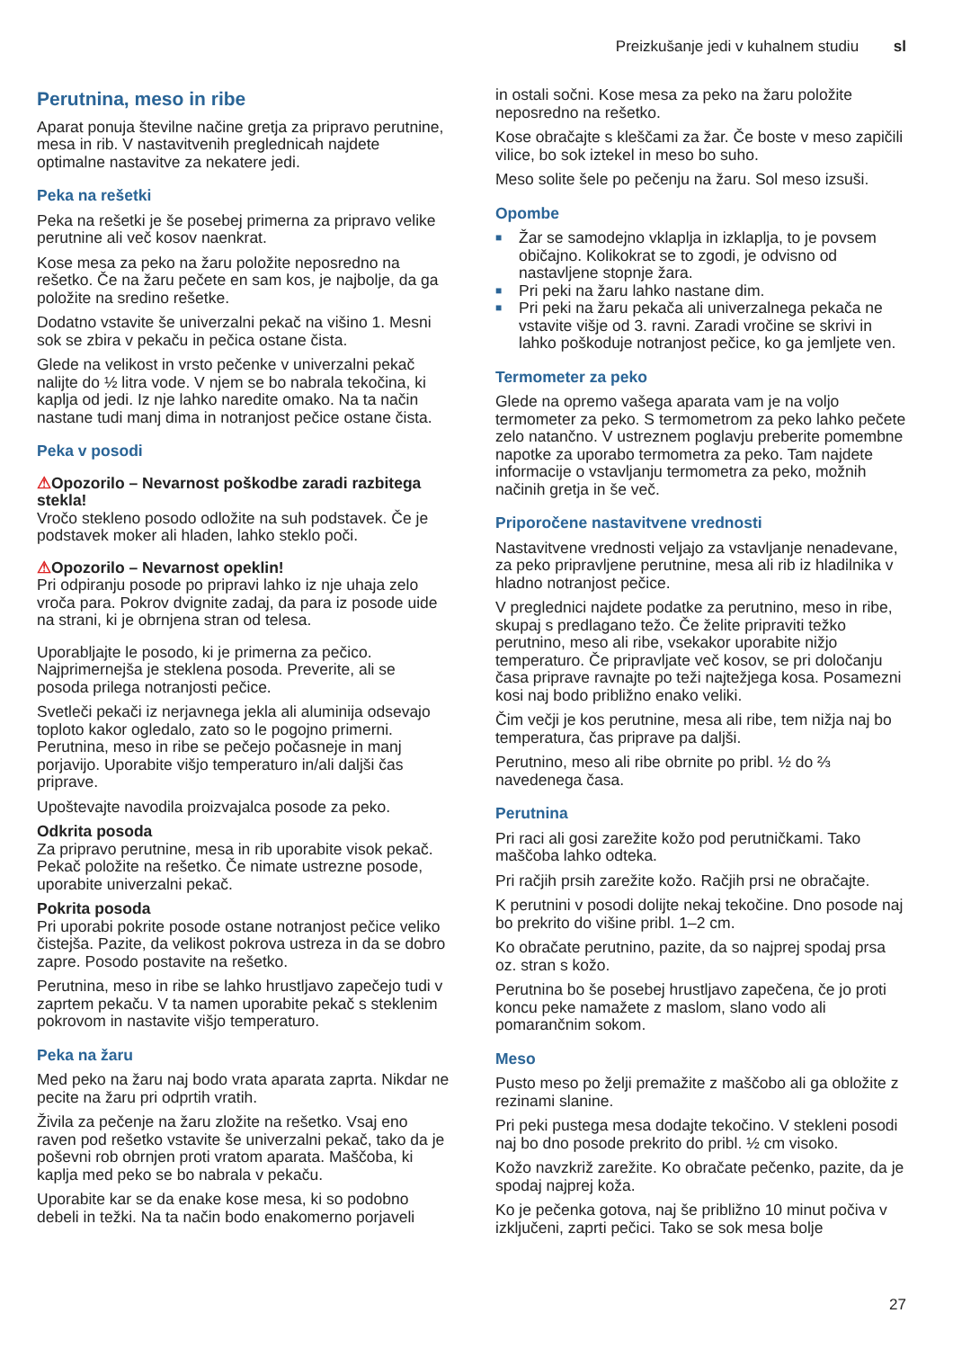Preizkušanje jedi v kuhalnem studiu sl
Perutnina, meso in ribe
Aparat ponuja številne načine gretja za pripravo perutnine, mesa in rib. V nastavitvenih preglednicah najdete optimalne nastavitve za nekatere jedi.
Peka na rešetki
Peka na rešetki je še posebej primerna za pripravo velike perutnine ali več kosov naenkrat.
Kose mesa za peko na žaru položite neposredno na rešetko. Če na žaru pečete en sam kos, je najbolje, da ga položite na sredino rešetke.
Dodatno vstavite še univerzalni pekač na višino 1. Mesni sok se zbira v pekaču in pečica ostane čista.
Glede na velikost in vrsto pečenke v univerzalni pekač nalijte do ½ litra vode. V njem se bo nabrala tekočina, ki kaplja od jedi. Iz nje lahko naredite omako. Na ta način nastane tudi manj dima in notranjost pečice ostane čista.
Peka v posodi
⚠Opozorilo – Nevarnost poškodbe zaradi razbitega stekla!
Vročo stekleno posodo odložite na suh podstavek. Če je podstavek moker ali hladen, lahko steklo poči.
⚠Opozorilo – Nevarnost opeklin!
Pri odpiranju posode po pripravi lahko iz nje uhaja zelo vroča para. Pokrov dvignite zadaj, da para iz posode uide na strani, ki je obrnjena stran od telesa.
Uporabljajte le posodo, ki je primerna za pečico. Najprimernejša je steklena posoda. Preverite, ali se posoda prilega notranjosti pečice.
Svetleči pekači iz nerjavnega jekla ali aluminija odsevajo toploto kakor ogledalo, zato so le pogojno primerni. Perutnina, meso in ribe se pečejo počasneje in manj porjavijo. Uporabite višjo temperaturo in/ali daljši čas priprave.
Upoštevajte navodila proizvajalca posode za peko.
Odkrita posoda
Za pripravo perutnine, mesa in rib uporabite visok pekač. Pekač položite na rešetko. Če nimate ustrezne posode, uporabite univerzalni pekač.
Pokrita posoda
Pri uporabi pokrite posode ostane notranjost pečice veliko čistejša. Pazite, da velikost pokrova ustreza in da se dobro zapre. Posodo postavite na rešetko.
Perutnina, meso in ribe se lahko hrustljavo zapečejo tudi v zaprtem pekaču. V ta namen uporabite pekač s steklenim pokrovom in nastavite višjo temperaturo.
Peka na žaru
Med peko na žaru naj bodo vrata aparata zaprta. Nikdar ne pecite na žaru pri odprtih vratih.
Živila za pečenje na žaru zložite na rešetko. Vsaj eno raven pod rešetko vstavite še univerzalni pekač, tako da je poševni rob obrnjen proti vratom aparata. Maščoba, ki kaplja med peko se bo nabrala v pekaču.
Uporabite kar se da enake kose mesa, ki so podobno debeli in težki. Na ta način bodo enakomerno porjaveli
in ostali sočni. Kose mesa za peko na žaru položite neposredno na rešetko.
Kose obračajte s kleščami za žar. Če boste v meso zapičili vilice, bo sok iztekel in meso bo suho.
Meso solite šele po pečenju na žaru. Sol meso izsuši.
Opombe
■ Žar se samodejno vklaplja in izklaplja, to je povsem običajno. Kolikokrat se to zgodi, je odvisno od nastavljene stopnje žara.
■ Pri peki na žaru lahko nastane dim.
■ Pri peki na žaru pekača ali univerzalnega pekača ne vstavite višje od 3. ravni. Zaradi vročine se skrivi in lahko poškoduje notranjost pečice, ko ga jemljete ven.
Termometer za peko
Glede na opremo vašega aparata vam je na voljo termometer za peko. S termometrom za peko lahko pečete zelo natančno. V ustreznem poglavju preberite pomembne napotke za uporabo termometra za peko. Tam najdete informacije o vstavljanju termometra za peko, možnih načinih gretja in še več.
Priporočene nastavitvene vrednosti
Nastavitvene vrednosti veljajo za vstavljanje nenadevane, za peko pripravljene perutnine, mesa ali rib iz hladilnika v hladno notranjost pečice.
V preglednici najdete podatke za perutnino, meso in ribe, skupaj s predlagano težo. Če želite pripraviti težko perutnino, meso ali ribe, vsekakor uporabite nižjo temperaturo. Če pripravljate več kosov, se pri določanju časa priprave ravnajte po teži najtežjega kosa. Posamezni kosi naj bodo približno enako veliki.
Čim večji je kos perutnine, mesa ali ribe, tem nižja naj bo temperatura, čas priprave pa daljši.
Perutnino, meso ali ribe obrnite po pribl. ½ do ⅔ navedenega časa.
Perutnina
Pri raci ali gosi zarežite kožo pod perutničkami. Tako maščoba lahko odteka.
Pri račjih prsih zarežite kožo. Račjih prsi ne obračajte.
K perutnini v posodi dolijte nekaj tekočine. Dno posode naj bo prekrito do višine pribl. 1–2 cm.
Ko obračate perutnino, pazite, da so najprej spodaj prsa oz. stran s kožo.
Perutnina bo še posebej hrustljavo zapečena, če jo proti koncu peke namažete z maslom, slano vodo ali pomarančnim sokom.
Meso
Pusto meso po želji premažite z maščobo ali ga obložite z rezinami slanine.
Pri peki pustega mesa dodajte tekočino. V stekleni posodi naj bo dno posode prekrito do pribl. ½ cm visoko.
Kožo navzkriž zarežite. Ko obračate pečenko, pazite, da je spodaj najprej koža.
Ko je pečenka gotova, naj še približno 10 minut počiva v izključeni, zaprti pečici. Tako se sok mesa bolje
27